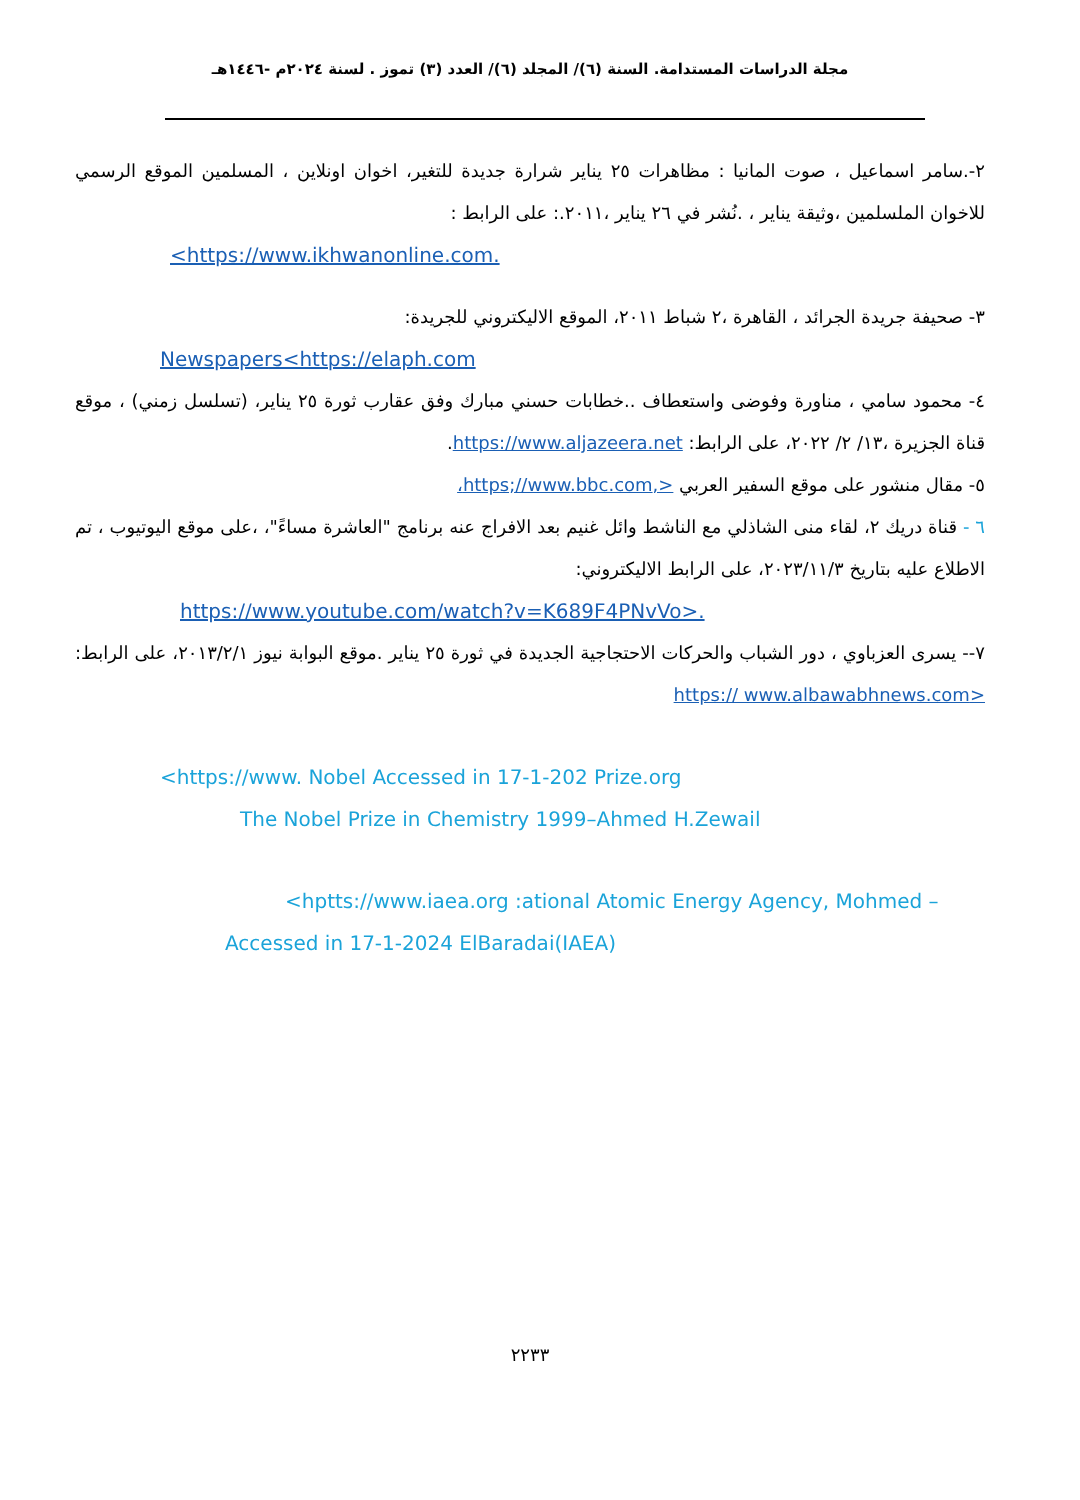مجلة الدراسات المستدامة. السنة (٦)/ المجلد (٦)/ العدد (٣) تموز . لسنة ٢٠٢٤م -١٤٤٦هـ
٢-.سامر اسماعيل ، صوت المانيا : مظاهرات ٢٥ يناير شرارة جديدة للتغير، اخوان اونلاين ، المسلمين الموقع الرسمي للاخوان الملسلمين ،وثيقة يناير ، .نُشر في ٢٦ يناير ،٢٠١١.: على الرابط :
<https://www.ikhwanonline.com.
٣- صحيفة جريدة الجرائد ، القاهرة ،٢ شباط ٢٠١١، الموقع الاليكتروني للجريدة:
Newspapers<https://elaph.com
٤- محمود سامي ، مناورة وفوضى واستعطاف ..خطابات حسني مبارك وفق عقارب ثورة ٢٥ يناير، (تسلسل زمني) ، موقع قناة الجزيرة ،١٣/ ٢/ ٢٠٢٢، على الرابط: https://www.aljazeera.net.
٥- مقال منشور على موقع السفير العربي <,https;//www.bbc.com،
٦ - قناة دريك ٢، لقاء منى الشاذلي مع الناشط وائل غنيم بعد الافراج عنه برنامج "العاشرة مساءً"، ،على موقع اليوتيوب ، تم الاطلاع عليه بتاريخ ٢٠٢٣/١١/٣، على الرابط الاليكتروني:
https://www.youtube.com/watch?v=K689F4PNvVo>.
٧-- يسرى العزباوي ، دور الشباب والحركات الاحتجاجية الجديدة في ثورة ٢٥ يناير .موقع البوابة نيوز ٢٠١٣/٢/١، على الرابط: <https:// www.albawabhnews.com
<https://www. Nobel Accessed in 17-1-202 Prize.org
The Nobel Prize in Chemistry 1999–Ahmed H.Zewail
<hptts://www.iaea.org :ational Atomic Energy Agency, Mohmed –
Accessed in 17-1-2024 ElBaradai(IAEA)
٢٢٣٣